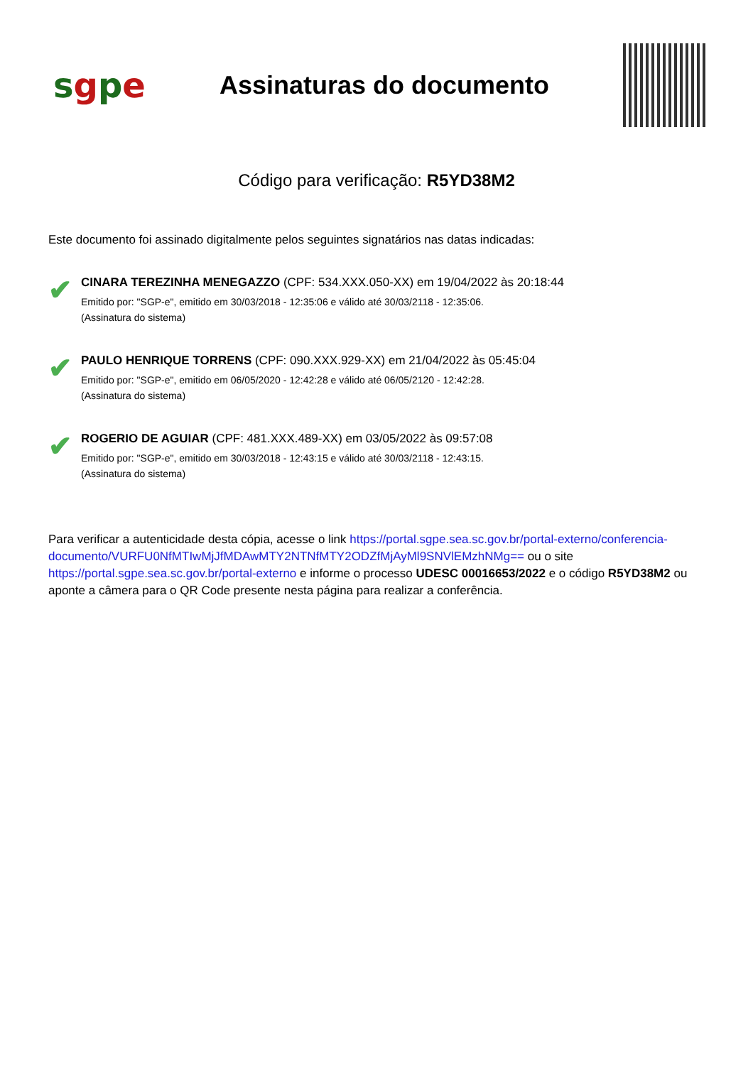sgpe
Assinaturas do documento
Código para verificação: R5YD38M2
Este documento foi assinado digitalmente pelos seguintes signatários nas datas indicadas:
✔
CINARA TEREZINHA MENEGAZZO (CPF: 534.XXX.050-XX) em 19/04/2022 às 20:18:44
Emitido por: "SGP-e", emitido em 30/03/2018 - 12:35:06 e válido até 30/03/2118 - 12:35:06.
(Assinatura do sistema)
✔
PAULO HENRIQUE TORRENS (CPF: 090.XXX.929-XX) em 21/04/2022 às 05:45:04
Emitido por: "SGP-e", emitido em 06/05/2020 - 12:42:28 e válido até 06/05/2120 - 12:42:28.
(Assinatura do sistema)
✔
ROGERIO DE AGUIAR (CPF: 481.XXX.489-XX) em 03/05/2022 às 09:57:08
Emitido por: "SGP-e", emitido em 30/03/2018 - 12:43:15 e válido até 30/03/2118 - 12:43:15.
(Assinatura do sistema)
Para verificar a autenticidade desta cópia, acesse o link https://portal.sgpe.sea.sc.gov.br/portal-externo/conferencia-documento/VURFU0NfMTIwMjJfMDAwMTY2NTNfMTY2ODZfMjAyMl9SNVlEMzhNMg== ou o site https://portal.sgpe.sea.sc.gov.br/portal-externo e informe o processo UDESC 00016653/2022 e o código R5YD38M2 ou aponte a câmera para o QR Code presente nesta página para realizar a conferência.